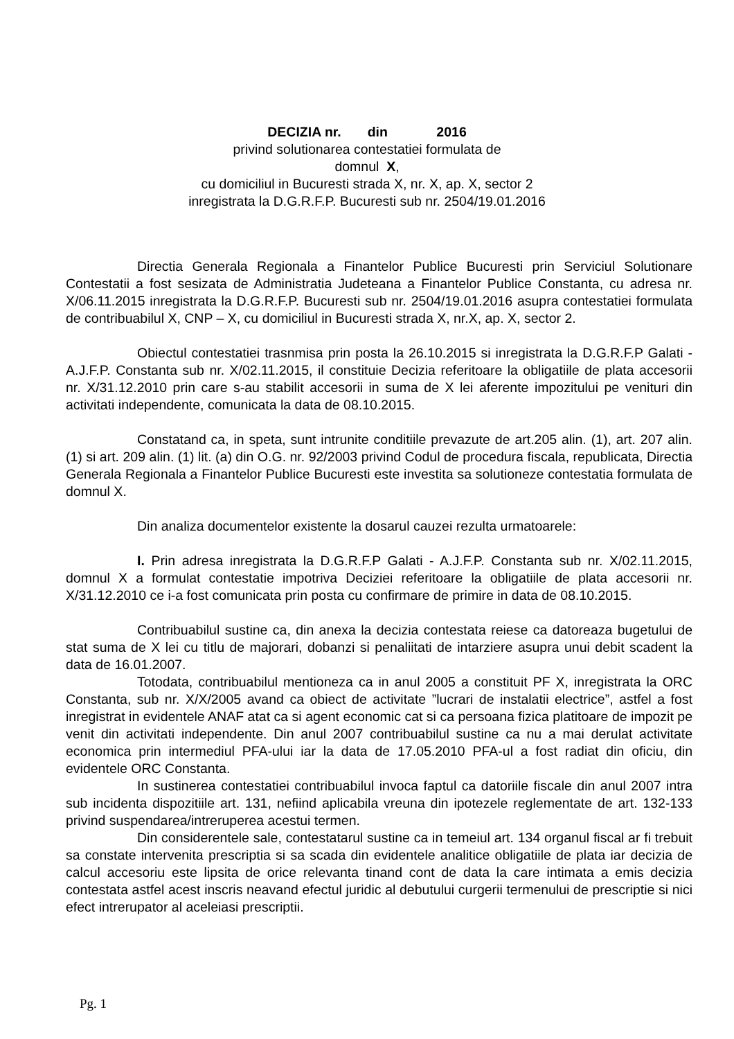DECIZIA nr. din 2016
privind solutionarea contestatiei formulata de
domnul X,
cu domiciliul in Bucuresti strada X, nr. X, ap. X, sector 2
inregistrata la D.G.R.F.P. Bucuresti sub nr. 2504/19.01.2016
Directia Generala Regionala a Finantelor Publice Bucuresti prin Serviciul Solutionare Contestatii a fost sesizata de Administratia Judeteana a Finantelor Publice Constanta, cu adresa nr. X/06.11.2015 inregistrata la D.G.R.F.P. Bucuresti sub nr. 2504/19.01.2016 asupra contestatiei formulata de contribuabilul X, CNP – X, cu domiciliul in Bucuresti strada X, nr.X, ap. X, sector 2.
Obiectul contestatiei trasnmisa prin posta la 26.10.2015 si inregistrata la D.G.R.F.P Galati - A.J.F.P. Constanta sub nr. X/02.11.2015, il constituie Decizia referitoare la obligatiile de plata accesorii nr. X/31.12.2010 prin care s-au stabilit accesorii in suma de X lei aferente impozitului pe venituri din activitati independente, comunicata la data de 08.10.2015.
Constatand ca, in speta, sunt intrunite conditiile prevazute de art.205 alin. (1), art. 207 alin. (1) si art. 209 alin. (1) lit. (a) din O.G. nr. 92/2003 privind Codul de procedura fiscala, republicata, Directia Generala Regionala a Finantelor Publice Bucuresti este investita sa solutioneze contestatia formulata de domnul X.
Din analiza documentelor existente la dosarul cauzei rezulta urmatoarele:
I. Prin adresa inregistrata la D.G.R.F.P Galati - A.J.F.P. Constanta sub nr. X/02.11.2015, domnul X a formulat contestatie impotriva Deciziei referitoare la obligatiile de plata accesorii nr. X/31.12.2010 ce i-a fost comunicata prin posta cu confirmare de primire in data de 08.10.2015.
Contribuabilul sustine ca, din anexa la decizia contestata reiese ca datoreaza bugetului de stat suma de X lei cu titlu de majorari, dobanzi si penaliitati de intarziere asupra unui debit scadent la data de 16.01.2007.
Totodata, contribuabilul mentioneza ca in anul 2005 a constituit PF X, inregistrata la ORC Constanta, sub nr. X/X/2005 avand ca obiect de activitate ”lucrari de instalatii electrice”, astfel a fost inregistrat in evidentele ANAF atat ca si agent economic cat si ca persoana fizica platitoare de impozit pe venit din activitati independente. Din anul 2007 contribuabilul sustine ca nu a mai derulat activitate economica prin intermediul PFA-ului iar la data de 17.05.2010 PFA-ul a fost radiat din oficiu, din evidentele ORC Constanta.
In sustinerea contestatiei contribuabilul invoca faptul ca datoriile fiscale din anul 2007 intra sub incidenta dispozitiile art. 131, nefiind aplicabila vreuna din ipotezele reglementate de art. 132-133 privind suspendarea/intreruperea acestui termen.
Din considerentele sale, contestatarul sustine ca in temeiul art. 134 organul fiscal ar fi trebuit sa constate intervenita prescriptia si sa scada din evidentele analitice obligatiile de plata iar decizia de calcul accesoriu este lipsita de orice relevanta tinand cont de data la care intimata a emis decizia contestata astfel acest inscris neavand efectul juridic al debutului curgerii termenului de prescriptie si nici efect intrerupator al aceleiasi prescriptii.
Pg. 1